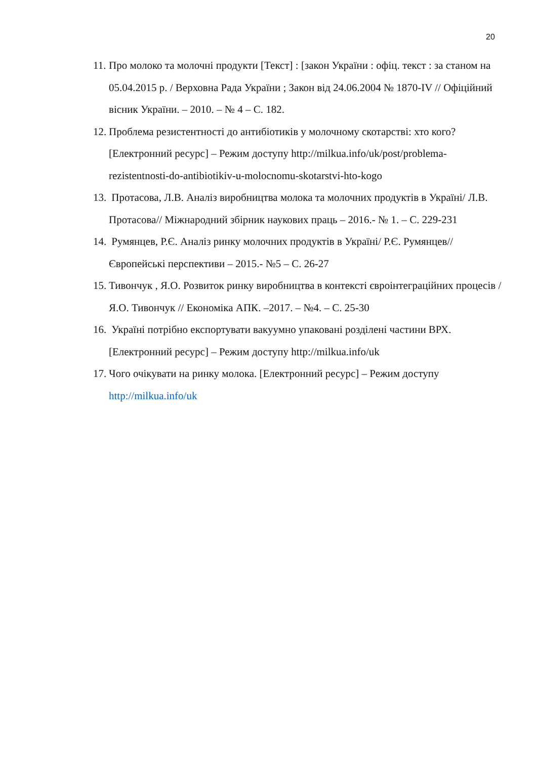20
11. Про молоко та молочні продукти [Текст] : [закон України : офіц. текст : за станом на 05.04.2015 р. / Верховна Рада України ; Закон від 24.06.2004 № 1870-IV // Офіційний вісник України. – 2010. – № 4 – С. 182.
12. Проблема резистентності до антибіотиків у молочному скотарстві: хто кого? [Електронний ресурс] – Режим доступу http://milkua.info/uk/post/problema-rezistentnosti-do-antibiotikiv-u-molocnomu-skotarstvi-hto-kogo
13. Протасова, Л.В. Аналіз виробництва молока та молочних продуктів в Україні/ Л.В. Протасова// Міжнародний збірник наукових праць – 2016.- № 1. – С. 229-231
14. Румянцев, Р.Є. Аналіз ринку молочних продуктів в Україні/ Р.Є. Румянцев// Європейські перспективи – 2015.- №5 – С. 26-27
15. Тивончук , Я.О. Розвиток ринку виробництва в контексті євроінтеграційних процесів / Я.О. Тивончук // Економіка АПК. –2017. – №4. – С. 25-30
16. Україні потрібно експортувати вакуумно упаковані розділені частини ВРХ. [Електронний ресурс] – Режим доступу http://milkua.info/uk
17. Чого очікувати на ринку молока. [Електронний ресурс] – Режим доступу http://milkua.info/uk